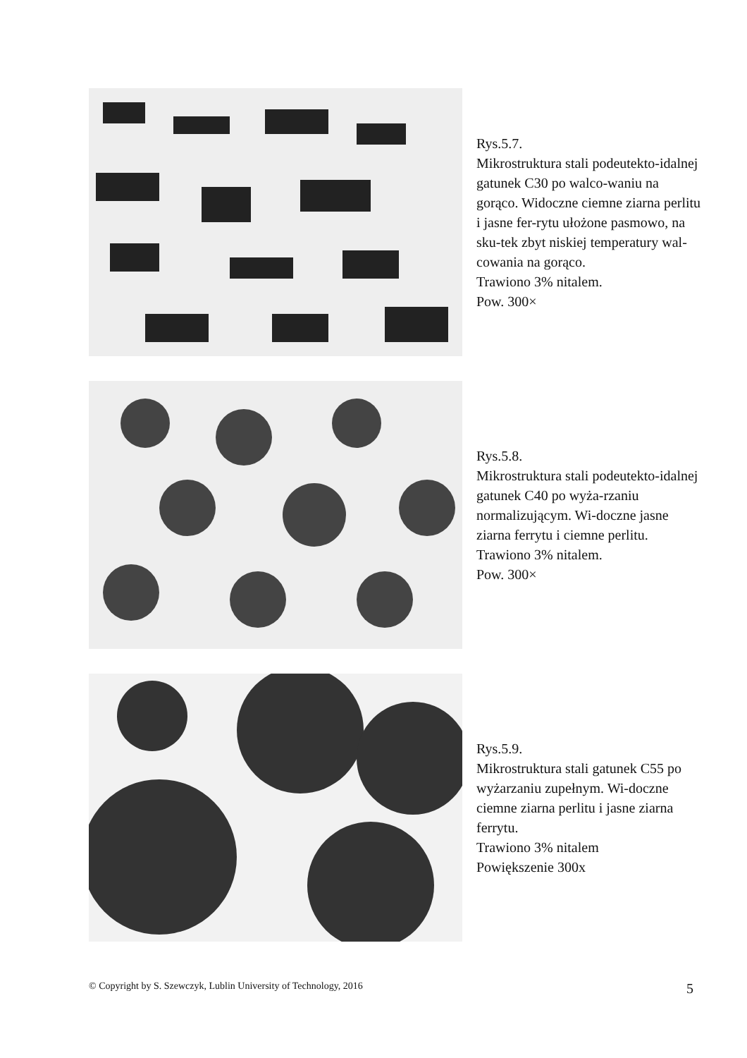Rys.5.7.
Mikrostruktura stali podeutekto-idalnej gatunek C30 po walco-waniu na gorąco. Widoczne ciemne ziarna perlitu i jasne fer-rytu ułożone pasmowo, na sku-tek zbyt niskiej temperatury wal-cowania na gorąco.
Trawiono 3% nitalem.
Pow. 300×
Rys.5.8.
Mikrostruktura stali podeutekto-idalnej gatunek C40 po wyża-rzaniu normalizującym. Wi-doczne jasne ziarna ferrytu i ciemne perlitu.
Trawiono 3% nitalem.
Pow. 300×
Rys.5.9.
Mikrostruktura stali gatunek C55 po wyżarzaniu zupełnym. Wi-doczne ciemne ziarna perlitu i jasne ziarna ferrytu.
Trawiono 3% nitalem
Powiększenie 300x
© Copyright by S. Szewczyk, Lublin University of Technology, 2016 5